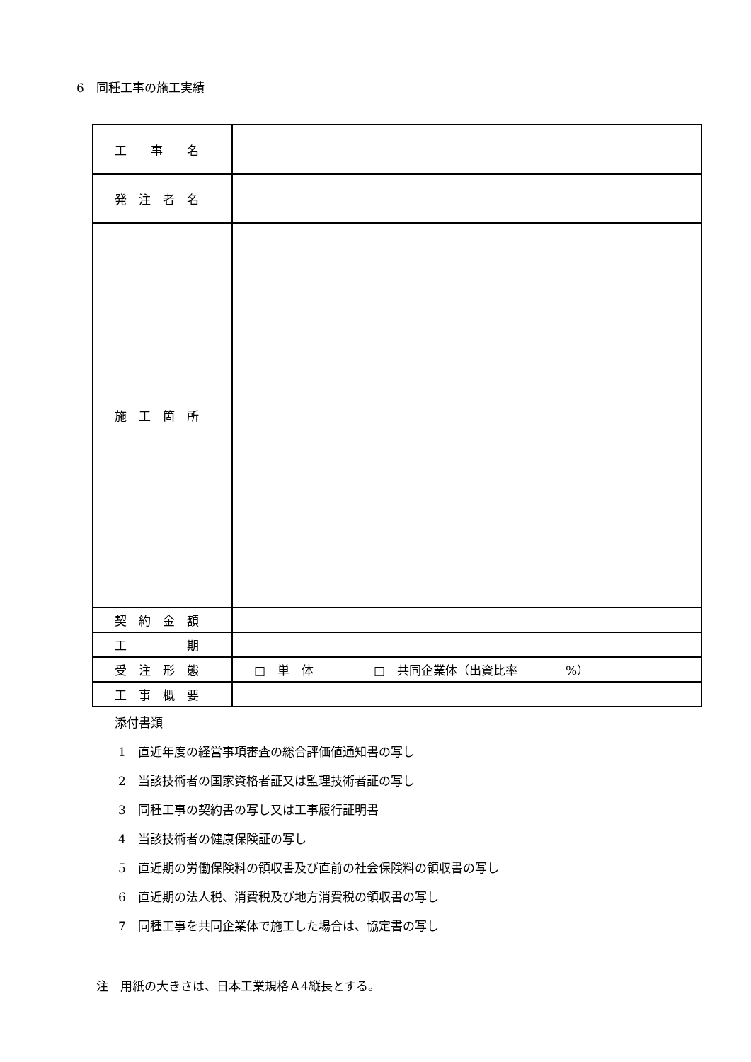6　同種工事の施工実績
| 工 事 名 | |
| 発 注 者 名 | |
| 施 工 箇 所 | |
| 契 約 金 額 | |
| 工 期 | |
| 受 注 形 態 | □ 単 体 □ 共同企業体（出資比率 %） |
| 工 事 概 要 | |
添付書類
1　直近年度の経営事項審査の総合評価値通知書の写し
2　当該技術者の国家資格者証又は監理技術者証の写し
3　同種工事の契約書の写し又は工事履行証明書
4　当該技術者の健康保険証の写し
5　直近期の労働保険料の領収書及び直前の社会保険料の領収書の写し
6　直近期の法人税、消費税及び地方消費税の領収書の写し
7　同種工事を共同企業体で施工した場合は、協定書の写し
注　用紙の大きさは、日本工業規格Ａ4縦長とする。